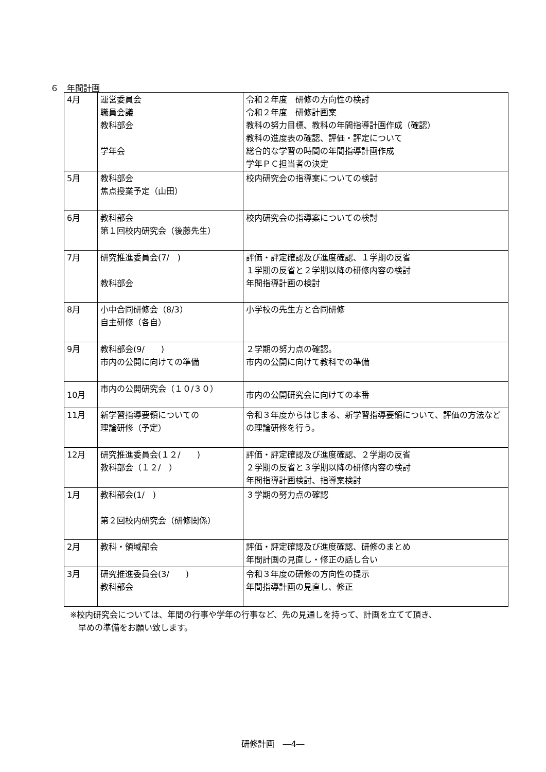６　年間計画
| 4月 | 運営委員会 職員会議 教科部会 学年会 | 令和２年度 研修の方向性の検討 令和２年度 研修計画案 教科の努力目標、教科の年間指導計画作成（確認） 教科の進度表の確認、評価・評定について 総合的な学習の時間の年間指導計画作成 学年ＰＣ担当者の決定 |
| 5月 | 教科部会 焦点授業予定（山田） | 校内研究会の指導案についての検討 |
| 6月 | 教科部会 第１回校内研究会（後藤先生） | 校内研究会の指導案についての検討 |
| 7月 | 研究推進委員会(7/ ) 教科部会 | 評価・評定確認及び進度確認、１学期の反省 １学期の反省と２学期以降の研修内容の検討 年間指導計画の検討 |
| 8月 | 小中合同研修会（8/3） 自主研修（各自） | 小学校の先生方と合同研修 |
| 9月 | 教科部会(9/ ) 市内の公開に向けての準備 | ２学期の努力点の確認。 市内の公開に向けて教科での準備 |
| 10月 | 市内の公開研究会（１０/３０） | 市内の公開研究会に向けての本番 |
| 11月 | 新学習指導要領についての 理論研修（予定） | 令和３年度からはじまる、新学習指導要領について、評価の方法などの理論研修を行う。 |
| 12月 | 研究推進委員会(１２/ ) 教科部会（１２/ ） | 評価・評定確認及び進度確認、２学期の反省 ２学期の反省と３学期以降の研修内容の検討 年間指導計画検討、指導案検討 |
| 1月 | 教科部会(1/ ) 第２回校内研究会（研修関係） | ３学期の努力点の確認 |
| 2月 | 教科・領域部会 | 評価・評定確認及び進度確認、研修のまとめ 年間計画の見直し・修正の話し合い |
| 3月 | 研究推進委員会(3/ ) 教科部会 | 令和３年度の研修の方向性の提示 年間指導計画の見直し、修正 |
※校内研究会については、年間の行事や学年の行事など、先の見通しを持って、計画を立てて頂き、
　早めの準備をお願い致します。
研修計画　―4―